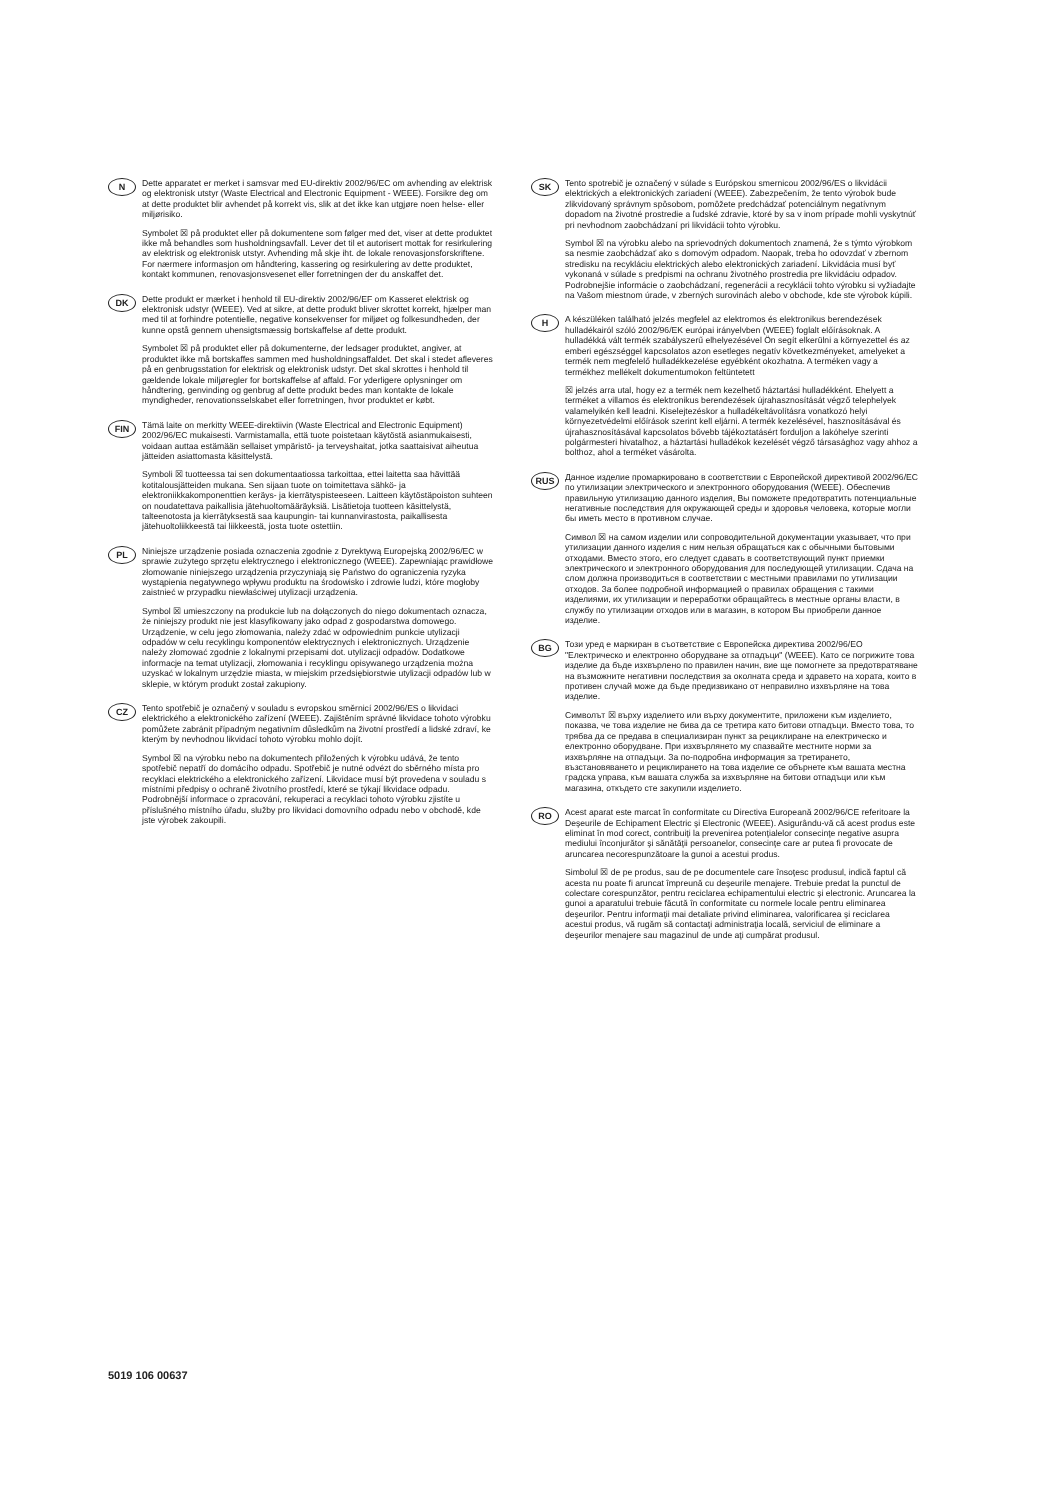N
Dette apparatet er merket i samsvar med EU-direktiv 2002/96/EC om avhending av elektrisk og elektronisk utstyr (Waste Electrical and Electronic Equipment - WEEE). Forsikre deg om at dette produktet blir avhendet på korrekt vis, slik at det ikke kan utgjøre noen helse- eller miljørisiko.
Symbolet ☒ på produktet eller på dokumentene som følger med det, viser at dette produktet ikke må behandles som husholdningsavfall. Lever det til et autorisert mottak for resirkulering av elektrisk og elektronisk utstyr. Avhending må skje iht. de lokale renovasjonsforskriftene. For nærmere informasjon om håndtering, kassering og resirkulering av dette produktet, kontakt kommunen, renovasjonsvesenet eller forretningen der du anskaffet det.
DK
Dette produkt er mærket i henhold til EU-direktiv 2002/96/EF om Kasseret elektrisk og elektronisk udstyr (WEEE). Ved at sikre, at dette produkt bliver skrottet korrekt, hjælper man med til at forhindre potentielle, negative konsekvenser for miljøet og folkesundheden, der kunne opstå gennem uhensigtsmæssig bortskaffelse af dette produkt.
Symbolet ☒ på produktet eller på dokumenterne, der ledsager produktet, angiver, at produktet ikke må bortskaffes sammen med husholdningsaffaldet. Det skal i stedet afleveres på en genbrugsstation for elektrisk og elektronisk udstyr. Det skal skrottes i henhold til gældende lokale miljøregler for bortskaffelse af affald. For yderligere oplysninger om håndtering, genvinding og genbrug af dette produkt bedes man kontakte de lokale myndigheder, renovationsselskabet eller forretningen, hvor produktet er købt.
FIN
Tämä laite on merkitty WEEE-direktiivin (Waste Electrical and Electronic Equipment) 2002/96/EC mukaisesti. Varmistamalla, että tuote poistetaan käytöstä asianmukaisesti, voidaan auttaa estämään sellaiset ympäristö- ja terveyshaitat, jotka saattaisivat aiheutua jätteiden asiattomasta käsittelystä.
Symboli ☒ tuotteessa tai sen dokumentaatiossa tarkoittaa, ettei laitetta saa hävittää kotitalousjätteiden mukana. Sen sijaan tuote on toimitettava sähkö- ja elektroniikkakomponenttien keräys- ja kierrätyspisteeseen. Laitteen käytöstäpoiston suhteen on noudatettava paikallisia jätehuoltomääräyksiä. Lisätietoja tuotteen käsittelystä, talteenotosta ja kierrätyksestä saa kaupungin- tai kunnanvirastosta, paikallisesta jätehuoltoliikkeestä tai liikkeestä, josta tuote ostettiin.
PL
Niniejsze urządzenie posiada oznaczenia zgodnie z Dyrektywą Europejską 2002/96/EC w sprawie zużytego sprzętu elektrycznego i elektronicznego (WEEE). Zapewniając prawidłowe złomowanie niniejszego urządzenia przyczyniają się Państwo do ograniczenia ryzyka wystąpienia negatywnego wpływu produktu na środowisko i zdrowie ludzi, które mogłoby zaistnieć w przypadku niewłaściwej utylizacji urządzenia.
Symbol ☒ umieszczony na produkcie lub na dołączonych do niego dokumentach oznacza, że niniejszy produkt nie jest klasyfikowany jako odpad z gospodarstwa domowego. Urządzenie, w celu jego złomowania, należy zdać w odpowiednim punkcie utylizacji odpadów w celu recyklingu komponentów elektrycznych i elektronicznych. Urządzenie należy złomować zgodnie z lokalnymi przepisami dot. utylizacji odpadów. Dodatkowe informacje na temat utylizacji, złomowania i recyklingu opisywanego urządzenia można uzyskać w lokalnym urzędzie miasta, w miejskim przedsiębiorstwie utylizacji odpadów lub w sklepie, w którym produkt został zakupiony.
CZ
Tento spotřebič je označený v souladu s evropskou směrnicí 2002/96/ES o likvidaci elektrického a elektronického zařízení (WEEE). Zajištěním správné likvidace tohoto výrobku pomůžete zabránit případným negativním důsledkům na životní prostředí a lidské zdraví, ke kterým by nevhodnou likvidací tohoto výrobku mohlo dojít.
Symbol ☒ na výrobku nebo na dokumentech přiložených k výrobku udává, že tento spotřebič nepatří do domácího odpadu. Spotřebič je nutné odvézt do sběrného místa pro recyklaci elektrického a elektronického zařízení. Likvidace musí být provedena v souladu s místními předpisy o ochraně životního prostředí, které se týkají likvidace odpadu. Podrobnější informace o zpracování, rekuperaci a recyklaci tohoto výrobku zjistíte u příslušného místního úřadu, služby pro likvidaci domovního odpadu nebo v obchodě, kde jste výrobek zakoupili.
SK
Tento spotrebič je označený v súlade s Európskou smernicou 2002/96/ES o likvidácii elektrických a elektronických zariadení (WEEE). Zabezpečením, že tento výrobok bude zlikvidovaný správnym spôsobom, pomôžete predchádzať potenciálnym negatívnym dopadom na životné prostredie a ľudské zdravie, ktoré by sa v inom prípade mohli vyskytnúť pri nevhodnom zaobchádzaní pri likvidácii tohto výrobku.
Symbol ☒ na výrobku alebo na sprievodných dokumentoch znamená, že s týmto výrobkom sa nesmie zaobchádzať ako s domovým odpadom. Naopak, treba ho odovzdať v zbernom stredisku na recykláciu elektrických alebo elektronických zariadení. Likvidácia musí byť vykonaná v súlade s predpismi na ochranu životného prostredia pre likvidáciu odpadov. Podrobnejšie informácie o zaobchádzaní, regenerácii a recyklácii tohto výrobku si vyžiadajte na Vašom miestnom úrade, v zberných surovinách alebo v obchode, kde ste výrobok kúpili.
H
A készüléken található jelzés megfelel az elektromos és elektronikus berendezések hulladékairól szóló 2002/96/EK európai irányelvben (WEEE) foglalt előírásoknak. A hulladékká vált termék szabályszerű elhelyezésével Ön segít elkerülni a környezettel és az emberi egészséggel kapcsolatos azon esetleges negatív következményeket, amelyeket a termék nem megfelelő hulladékkezelése egyébként okozhatna. A terméken vagy a termékhez mellékelt dokumentumokon feltüntetett
☒ jelzés arra utal, hogy ez a termék nem kezelhető háztartási hulladékként. Ehelyett a terméket a villamos és elektronikus berendezések újrahasznosítását végző telephelyek valamelyikén kell leadni. Kiselejtezéskor a hulladékeltávolításra vonatkozó helyi környezetvédelmi előírások szerint kell eljárni. A termék kezelésével, hasznosításával és újrahasznosításával kapcsolatos bővebb tájékoztatásért forduljon a lakóhelye szerinti polgármesteri hivatalhoz, a háztartási hulladékok kezelését végző társasághoz vagy ahhoz a bolthoz, ahol a terméket vásárolta.
RUS
Данное изделие промаркировано в соответствии с Европейской директивой 2002/96/EC по утилизации электрического и электронного оборудования (WEEE). Обеспечив правильную утилизацию данного изделия, Вы поможете предотвратить потенциальные негативные последствия для окружающей среды и здоровья человека, которые могли бы иметь место в противном случае.
Символ ☒ на самом изделии или сопроводительной документации указывает, что при утилизации данного изделия с ним нельзя обращаться как с обычными бытовыми отходами. Вместо этого, его следует сдавать в соответствующий пункт приемки электрического и электронного оборудования для последующей утилизации. Сдача на слом должна производиться в соответствии с местными правилами по утилизации отходов. За более подробной информацией о правилах обращения с такими изделиями, их утилизации и переработки обращайтесь в местные органы власти, в службу по утилизации отходов или в магазин, в котором Вы приобрели данное изделие.
BG
Този уред е маркиран в съответствие с Европейска директива 2002/96/ЕО "Електрическо и електронно оборудване за отпадъци" (WEEE). Като се погрижите това изделие да бъде изхвърлено по правилен начин, вие ще помогнете за предотвратяване на възможните негативни последствия за околната среда и здравето на хората, които в противен случай може да бъдe предизвикано от неправилно изхвърляне на това изделие.
Символът ☒ върху изделието или върху документите, приложени към изделието, показва, че това изделие не бива да се третира като битови отпадъци. Вместо това, то трябва да се предава в специализиран пункт за рециклиране на електрическо и електронно оборудване. При изхвърлянето му спазвайте местните норми за изхвърляне на отпадъци. За по-подробна информация за третирането, възстановяването и рециклирането на това изделие се обърнете към вашата местна градска управа, към вашата служба за изхвърляне на битови отпадъци или към магазина, откъдето сте закупили изделието.
RO
Acest aparat este marcat în conformitate cu Directiva Europeană 2002/96/CE referitoare la Deşeurile de Echipament Electric şi Electronic (WEEE). Asigurându-vă că acest produs este eliminat în mod corect, contribuiţi la prevenirea potenţialelor consecinţe negative asupra mediului înconjurător şi sănătăţii persoanelor, consecinţe care ar putea fi provocate de aruncarea necorespunzătoare la gunoi a acestui produs.
Simbolul ☒ de pe produs, sau de pe documentele care însoţesc produsul, indică faptul că acesta nu poate fi aruncat împreună cu deşeurile menajere. Trebuie predat la punctul de colectare corespunzător, pentru reciclarea echipamentului electric şi electronic. Aruncarea la gunoi a aparatului trebuie făcută în conformitate cu normele locale pentru eliminarea deşeurilor. Pentru informaţii mai detaliate privind eliminarea, valorificarea şi reciclarea acestui produs, vă rugăm să contactaţi administraţia locală, serviciul de eliminare a deşeurilor menajere sau magazinul de unde aţi cumpărat produsul.
5019 106 00637